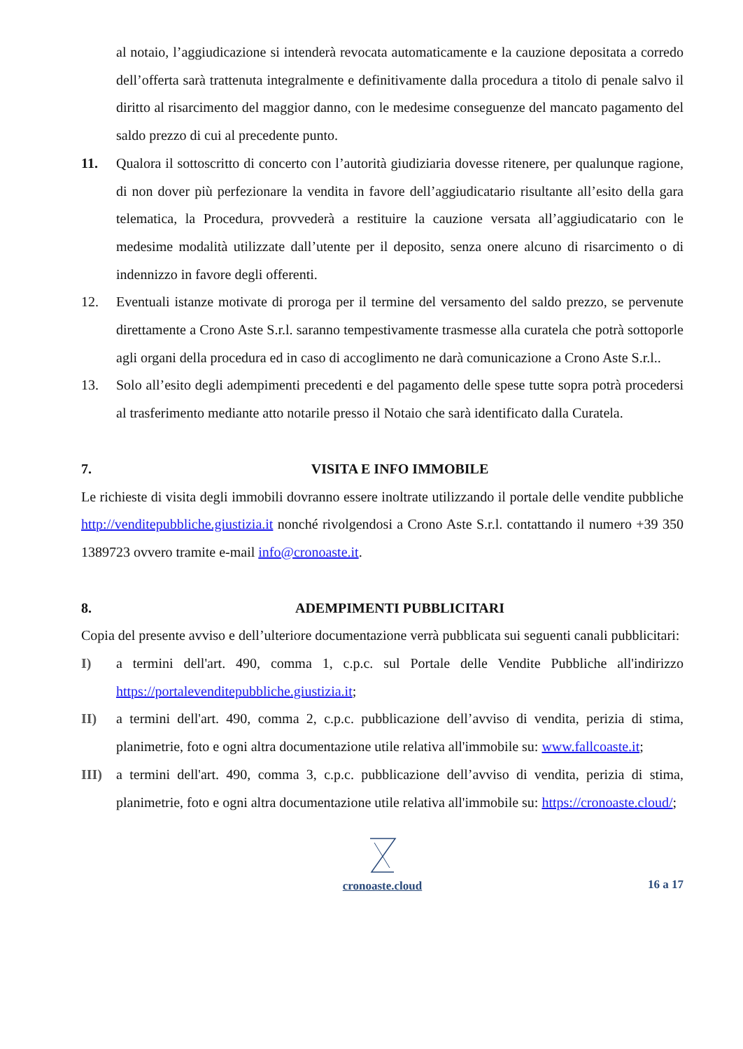al notaio, l’aggiudicazione si intenderà revocata automaticamente e la cauzione depositata a corredo dell’offerta sarà trattenuta integralmente e definitivamente dalla procedura a titolo di penale salvo il diritto al risarcimento del maggior danno, con le medesime conseguenze del mancato pagamento del saldo prezzo di cui al precedente punto.
11. Qualora il sottoscritto di concerto con l’autorità giudiziaria dovesse ritenere, per qualunque ragione, di non dover più perfezionare la vendita in favore dell’aggiudicatario risultante all’esito della gara telematica, la Procedura, provvederà a restituire la cauzione versata all’aggiudicatario con le medesime modalità utilizzate dall’utente per il deposito, senza onere alcuno di risarcimento o di indennizzo in favore degli offerenti.
12. Eventuali istanze motivate di proroga per il termine del versamento del saldo prezzo, se pervenute direttamente a Crono Aste S.r.l. saranno tempestivamente trasmesse alla curatela che potrà sottoporle agli organi della procedura ed in caso di accoglimento ne darà comunicazione a Crono Aste S.r.l..
13. Solo all’esito degli adempimenti precedenti e del pagamento delle spese tutte sopra potrà procedersi al trasferimento mediante atto notarile presso il Notaio che sarà identificato dalla Curatela.
7. VISITA E INFO IMMOBILE
Le richieste di visita degli immobili dovranno essere inoltrate utilizzando il portale delle vendite pubbliche http://venditepubbliche.giustizia.it nonché rivolgendosi a Crono Aste S.r.l. contattando il numero +39 350 1389723 ovvero tramite e-mail info@cronoaste.it.
8. ADEMPIMENTI PUBBLICITARI
Copia del presente avviso e dell’ulteriore documentazione verrà pubblicata sui seguenti canali pubblicitari:
I) a termini dell'art. 490, comma 1, c.p.c. sul Portale delle Vendite Pubbliche all'indirizzo https://portalevenditepubbliche.giustizia.it;
II) a termini dell'art. 490, comma 2, c.p.c. pubblicazione dell’avviso di vendita, perizia di stima, planimetrie, foto e ogni altra documentazione utile relativa all'immobile su: www.fallcoaste.it;
III) a termini dell'art. 490, comma 3, c.p.c. pubblicazione dell’avviso di vendita, perizia di stima, planimetrie, foto e ogni altra documentazione utile relativa all'immobile su: https://cronoaste.cloud/;
cronoaste.cloud
16 a 17